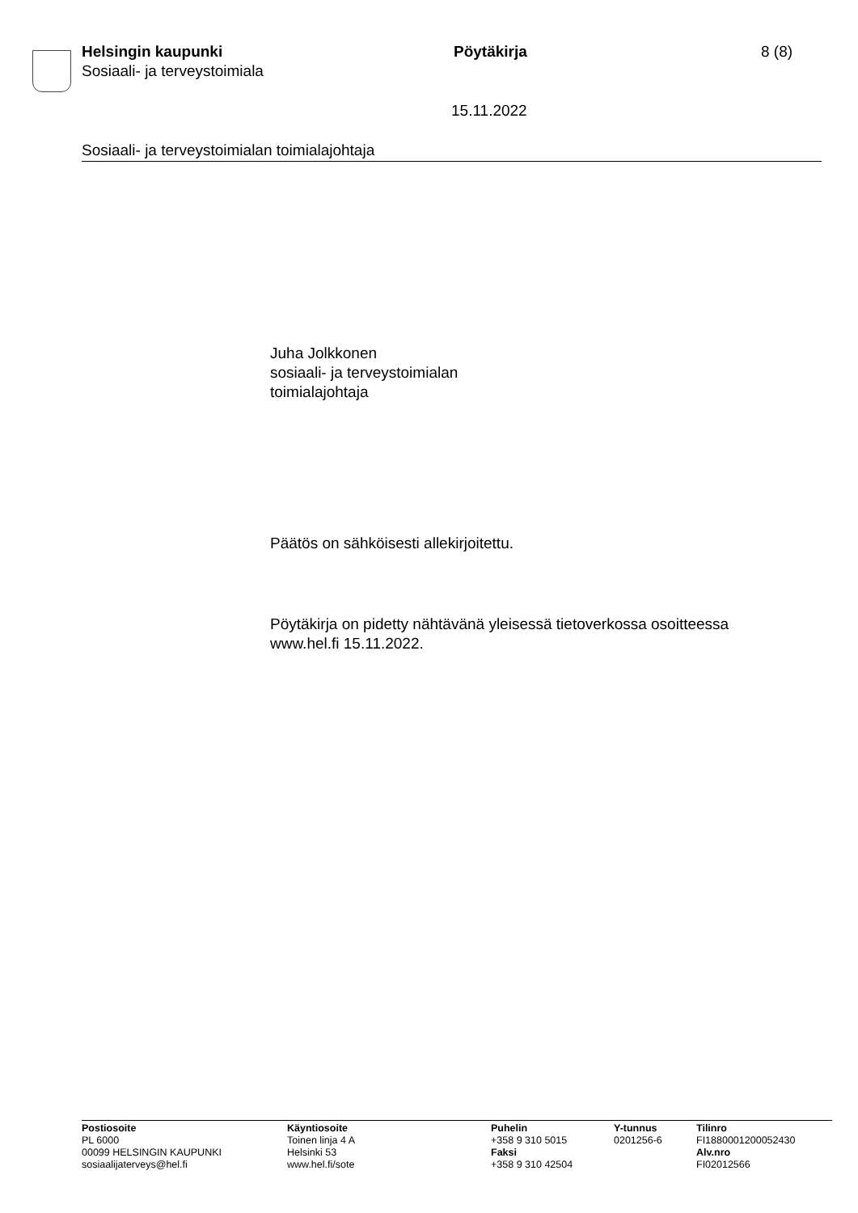Helsingin kaupunki
Sosiaali- ja terveystoimiala
Pöytäkirja 8 (8)
15.11.2022
Sosiaali- ja terveystoimialan toimialajohtaja
Juha Jolkkonen
sosiaali- ja terveystoimialan
toimialajohtaja
Päätös on sähköisesti allekirjoitettu.
Pöytäkirja on pidetty nähtävänä yleisessä tietoverkossa osoitteessa
www.hel.fi 15.11.2022.
Postiosoite
PL 6000
00099 HELSINGIN KAUPUNKI
sosiaalijaterveys@hel.fi
Käyntiosoite
Toinen linja 4 A
Helsinki 53
www.hel.fi/sote
Puhelin
+358 9 310 5015
Faksi
+358 9 310 42504
Y-tunnus
0201256-6
Tilinro
FI1880001200052430
Alv.nro
FI02012566